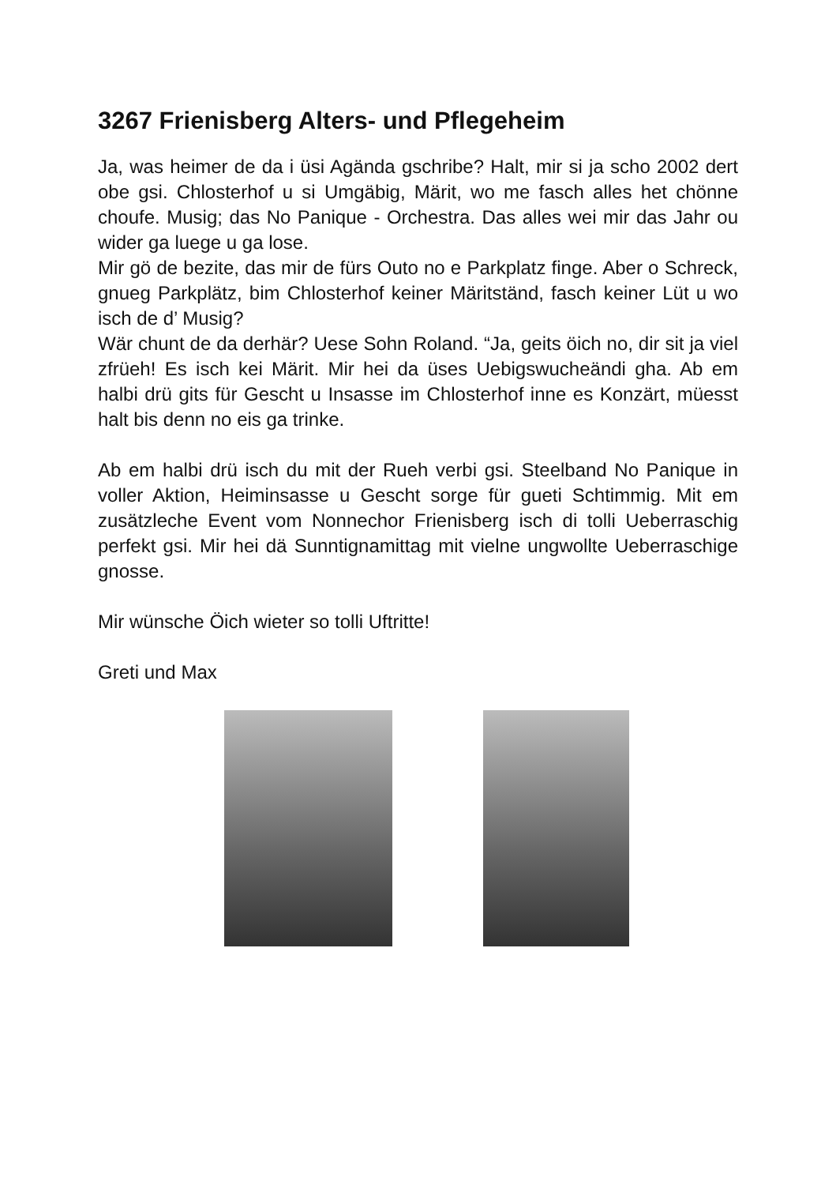3267 Frienisberg Alters- und Pflegeheim
Ja, was heimer de da i üsi Agända gschribe? Halt, mir si ja scho 2002 dert obe gsi. Chlosterhof u si Umgäbig, Märit, wo me fasch alles het chönne choufe. Musig; das No Panique - Orchestra. Das alles wei mir das Jahr ou wider ga luege u ga lose.
Mir gö de bezite, das mir de fürs Outo no e Parkplatz finge. Aber o Schreck, gnueg Parkplätz, bim Chlosterhof keiner Märitständ, fasch keiner Lüt u wo isch de d’ Musig?
Wär chunt de da derhär? Uese Sohn Roland. “Ja, geits öich no, dir sit ja viel zfrüeh! Es isch kei Märit. Mir hei da üses Uebigswucheändi gha. Ab em halbi drü gits für Gescht u Insasse im Chlosterhof inne es Konzärt, müesst halt bis denn no eis ga trinke.
Ab em halbi drü isch du mit der Rueh verbi gsi. Steelband No Panique in voller Aktion, Heiminsasse u Gescht sorge für gueti Schtimmig. Mit em zusätzleche Event vom Nonnechor Frienisberg isch di tolli Ueberraschig perfekt gsi. Mir hei dä Sunntignamittag mit vielne ungwollte Ueberraschige gnosse.
Mir wünsche Öich wieter so tolli Uftritte!
Greti und Max